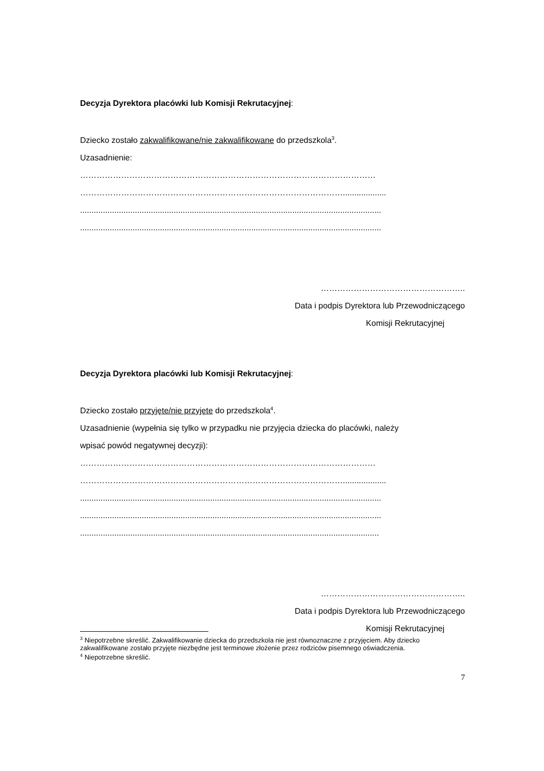Decyzja Dyrektora placówki lub Komisji Rekrutacyjnej:
Dziecko zostało zakwalifikowane/nie zakwalifikowane do przedszkola<sup>3</sup>.
Uzasadnienie:
………………………………………………………………………………………………
……………………………………………………………………………………...................
....................................................................................................................................
....................................................................................................................................
……………………………………………..
Data i podpis Dyrektora lub Przewodniczącego
Komisji Rekrutacyjnej
Decyzja Dyrektora placówki lub Komisji Rekrutacyjnej:
Dziecko zostało przyjęte/nie przyjęte do przedszkola<sup>4</sup>.
Uzasadnienie (wypełnia się tylko w przypadku nie przyjęcia dziecka do placówki, należy
wpisać powód negatywnej decyzji):
………………………………………………………………………………………………
……………………………………………………………………………………...................
....................................................................................................................................
....................................................................................................................................
...................................................................................................................................
……………………………………………..
Data i podpis Dyrektora lub Przewodniczącego
Komisji Rekrutacyjnej
<sup>3</sup> Niepotrzebne skreślić. Zakwalifikowanie dziecka do przedszkola nie jest równoznaczne z przyjęciem. Aby dziecko zakwalifikowane zostało przyjęte niezbędne jest terminowe złożenie przez rodziców pisemnego oświadczenia.
<sup>4</sup> Niepotrzebne skreślić.
7